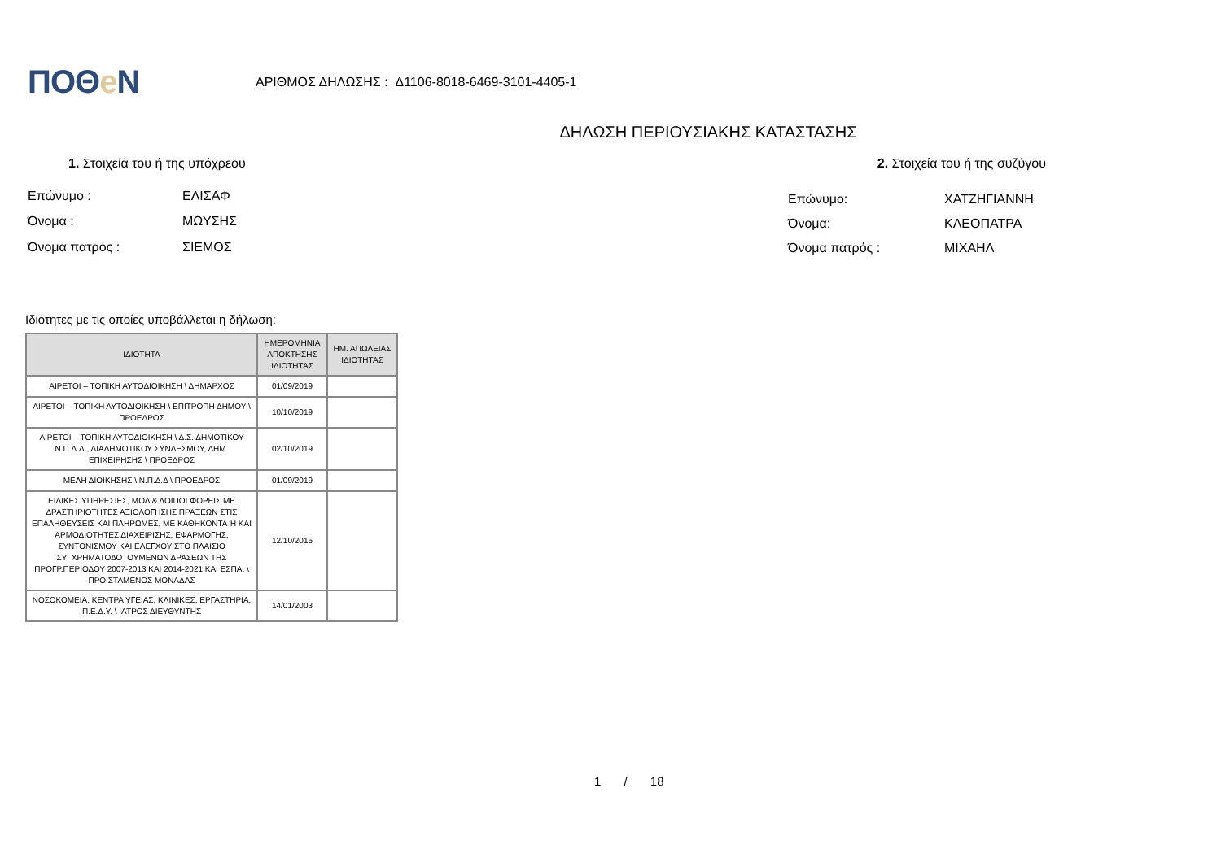ΠΟΘe Ν
ΑΡΙΘΜΟΣ ΔΗΛΩΣΗΣ : Δ1106-8018-6469-3101-4405-1
ΔΗΛΩΣΗ ΠΕΡΙΟΥΣΙΑΚΗΣ ΚΑΤΑΣΤΑΣΗΣ
1. Στοιχεία του ή της υπόχρεου 2. Στοιχεία του ή της συζύγου
Επώνυμο :
ΕΛΙΣΑΦ
Όνομα :
ΜΩΥΣΗΣ
Όνομα πατρός :
ΣΙΕΜΟΣ
Επώνυμο:
ΧΑΤΖΗΓΙΑΝΝΗ
Όνομα:
ΚΛΕΟΠΑΤΡΑ
Όνομα πατρός :
ΜΙΧΑΗΛ
Ιδιότητες με τις οποίες υποβάλλεται η δήλωση:
| ΙΔΙΟΤΗΤΑ | ΗΜΕΡΟΜΗΝΙΑ ΑΠΟΚΤΗΣΗΣ ΙΔΙΟΤΗΤΑΣ | ΗΜ. ΑΠΩΛΕΙΑΣ ΙΔΙΟΤΗΤΑΣ |
| --- | --- | --- |
| ΑΙΡΕΤΟΙ – ΤΟΠΙΚΗ ΑΥΤΟΔΙΟΙΚΗΣΗ \ ΔΗΜΑΡΧΟΣ | 01/09/2019 | |
| ΑΙΡΕΤΟΙ – ΤΟΠΙΚΗ ΑΥΤΟΔΙΟΙΚΗΣΗ \ ΕΠΙΤΡΟΠΗ ΔΗΜΟΥ \ ΠΡΟΕΔΡΟΣ | 10/10/2019 | |
| ΑΙΡΕΤΟΙ – ΤΟΠΙΚΗ ΑΥΤΟΔΙΟΙΚΗΣΗ \ Δ.Σ. ΔΗΜΟΤΙΚΟΥ Ν.Π.Δ.Δ., ΔΙΑΔΗΜΟΤΙΚΟΥ ΣΥΝΔΕΣΜΟΥ, ΔΗΜ. ΕΠΙΧΕΙΡΗΣΗΣ \ ΠΡΟΕΔΡΟΣ | 02/10/2019 | |
| ΜΕΛΗ ΔΙΟΙΚΗΣΗΣ \ Ν.Π.Δ.Δ \ ΠΡΟΕΔΡΟΣ | 01/09/2019 | |
| ΕΙΔΙΚΕΣ ΥΠΗΡΕΣΙΕΣ, ΜΟΔ & ΛΟΙΠΟΙ ΦΟΡΕΙΣ ΜΕ ΔΡΑΣΤΗΡΙΟΤΗΤΕΣ ΑΞΙΟΛΟΓΗΣΗΣ ΠΡΑΞΕΩΝ ΣΤΙΣ ΕΠΑΛΗΘΕΥΣΕΙΣ ΚΑΙ ΠΛΗΡΩΜΕΣ, ΜΕ ΚΑΘΗΚΟΝΤΑ Ή ΚΑΙ ΑΡΜΟΔΙΟΤΗΤΕΣ ΔΙΑΧΕΙΡΙΣΗΣ, ΕΦΑΡΜΟΓΗΣ, ΣΥΝΤΟΝΙΣΜΟΥ ΚΑΙ ΕΛΕΓΧΟΥ ΣΤΟ ΠΛΑΙΣΙΟ ΣΥΓΧΡΗΜΑΤΟΔΟΤΟΥΜΕΝΩΝ ΔΡΑΣΕΩΝ ΤΗΣ ΠΡΟΓΡ.ΠΕΡΙΟΔΟΥ 2007-2013 ΚΑΙ 2014-2021 ΚΑΙ ΕΣΠΑ. \ ΠΡΟΙΣΤΑΜΕΝΟΣ ΜΟΝΑΔΑΣ | 12/10/2015 | |
| ΝΟΣΟΚΟΜΕΙΑ, ΚΕΝΤΡΑ ΥΓΕΙΑΣ, ΚΛΙΝΙΚΕΣ, ΕΡΓΑΣΤΗΡΙΑ, Π.Ε.Δ.Υ. \ ΙΑΤΡΟΣ ΔΙΕΥΘΥΝΤΗΣ | 14/01/2003 | |
1 / 18